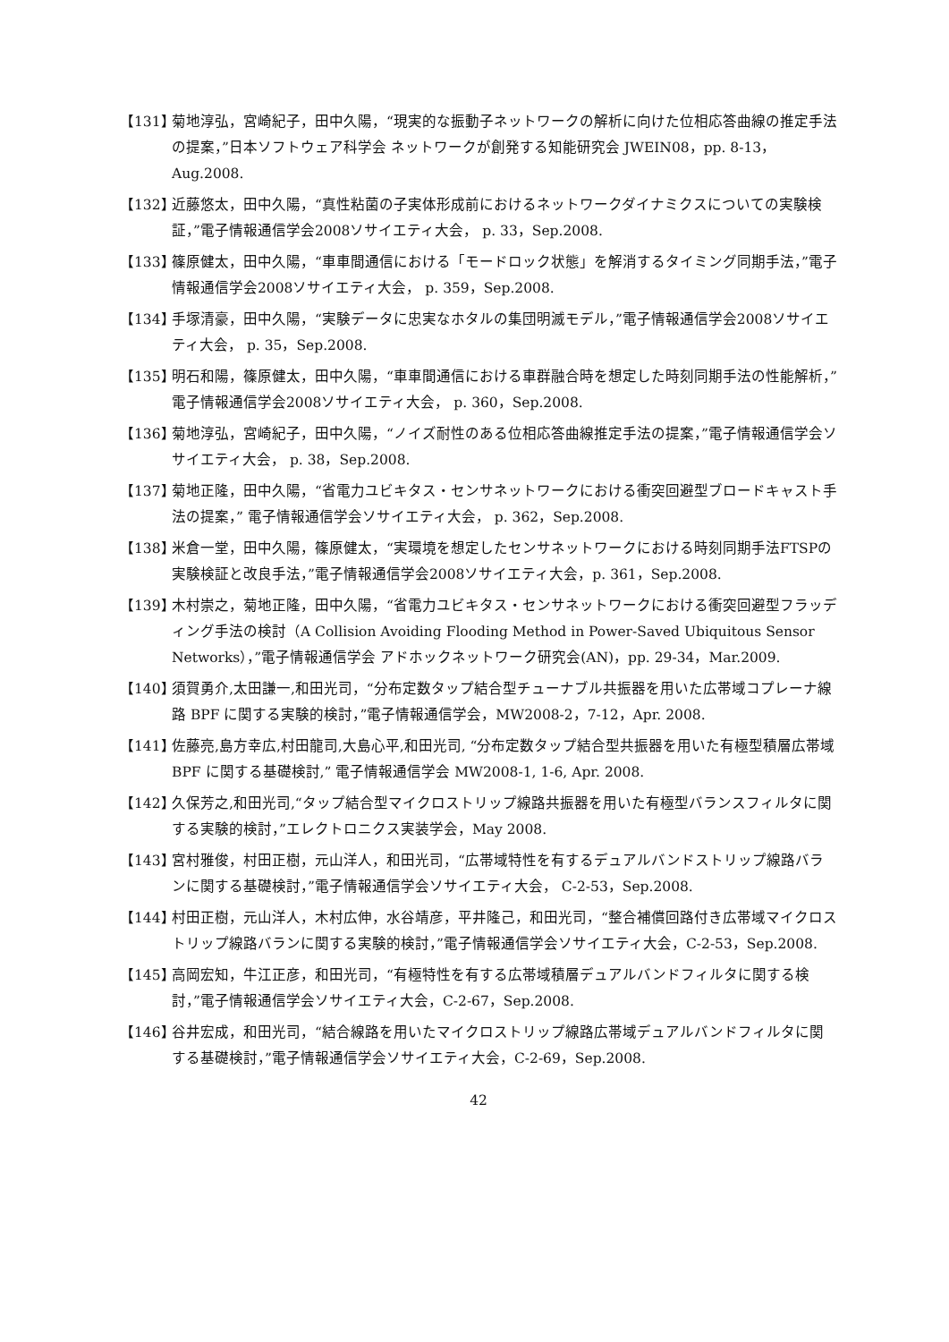【131】
菊地淳弘，宮崎紀子，田中久陽，“現実的な振動子ネットワークの解析に向けた位相応答曲線の推定手法の提案，”日本ソフトウェア科学会 ネットワークが創発する知能研究会 JWEIN08，pp. 8-13，Aug.2008.
【132】
近藤悠太，田中久陽，“真性粘菌の子実体形成前におけるネットワークダイナミクスについての実験検証，”電子情報通信学会2008ソサイエティ大会， p. 33，Sep.2008.
【133】
篠原健太，田中久陽，“車車間通信における「モードロック状態」を解消するタイミング同期手法，”電子情報通信学会2008ソサイエティ大会， p. 359，Sep.2008.
【134】
手塚清豪，田中久陽，“実験データに忠実なホタルの集団明滅モデル，”電子情報通信学会2008ソサイエティ大会， p. 35，Sep.2008.
【135】
明石和陽，篠原健太，田中久陽，“車車間通信における車群融合時を想定した時刻同期手法の性能解析，”電子情報通信学会2008ソサイエティ大会， p. 360，Sep.2008.
【136】
菊地淳弘，宮崎紀子，田中久陽，“ノイズ耐性のある位相応答曲線推定手法の提案，”電子情報通信学会ソサイエティ大会， p. 38，Sep.2008.
【137】
菊地正隆，田中久陽，“省電力ユビキタス・センサネットワークにおける衝突回避型ブロードキャスト手法の提案，” 電子情報通信学会ソサイエティ大会， p. 362，Sep.2008.
【138】
米倉一堂，田中久陽，篠原健太，“実環境を想定したセンサネットワークにおける時刻同期手法FTSPの実験検証と改良手法，”電子情報通信学会2008ソサイエティ大会，p. 361，Sep.2008.
【139】
木村崇之，菊地正隆，田中久陽，“省電力ユビキタス・センサネットワークにおける衝突回避型フラッディング手法の検討（A Collision Avoiding Flooding Method in Power-Saved Ubiquitous Sensor Networks），”電子情報通信学会 アドホックネットワーク研究会(AN)，pp. 29-34，Mar.2009.
【140】
須賀勇介,太田謙一,和田光司，“分布定数タップ結合型チューナブル共振器を用いた広帯域コプレーナ線路 BPF に関する実験的検討，”電子情報通信学会，MW2008-2，7-12，Apr. 2008.
【141】
佐藤亮,島方幸広,村田龍司,大島心平,和田光司, “分布定数タップ結合型共振器を用いた有極型積層広帯域 BPF に関する基礎検討,” 電子情報通信学会 MW2008-1, 1-6, Apr. 2008.
【142】
久保芳之,和田光司,“タップ結合型マイクロストリップ線路共振器を用いた有極型バランスフィルタに関する実験的検討，”エレクトロニクス実装学会，May 2008.
【143】
宮村雅俊，村田正樹，元山洋人，和田光司，“広帯域特性を有するデュアルバンドストリップ線路バランに関する基礎検討，”電子情報通信学会ソサイエティ大会， C-2-53，Sep.2008.
【144】
村田正樹，元山洋人，木村広伸，水谷靖彦，平井隆己，和田光司，“整合補償回路付き広帯域マイクロストリップ線路バランに関する実験的検討，”電子情報通信学会ソサイエティ大会，C-2-53，Sep.2008.
【145】
高岡宏知，牛江正彦，和田光司，“有極特性を有する広帯域積層デュアルバンドフィルタに関する検討，”電子情報通信学会ソサイエティ大会，C-2-67，Sep.2008.
【146】
谷井宏成，和田光司，“結合線路を用いたマイクロストリップ線路広帯域デュアルバンドフィルタに関する基礎検討，”電子情報通信学会ソサイエティ大会，C-2-69，Sep.2008.
42